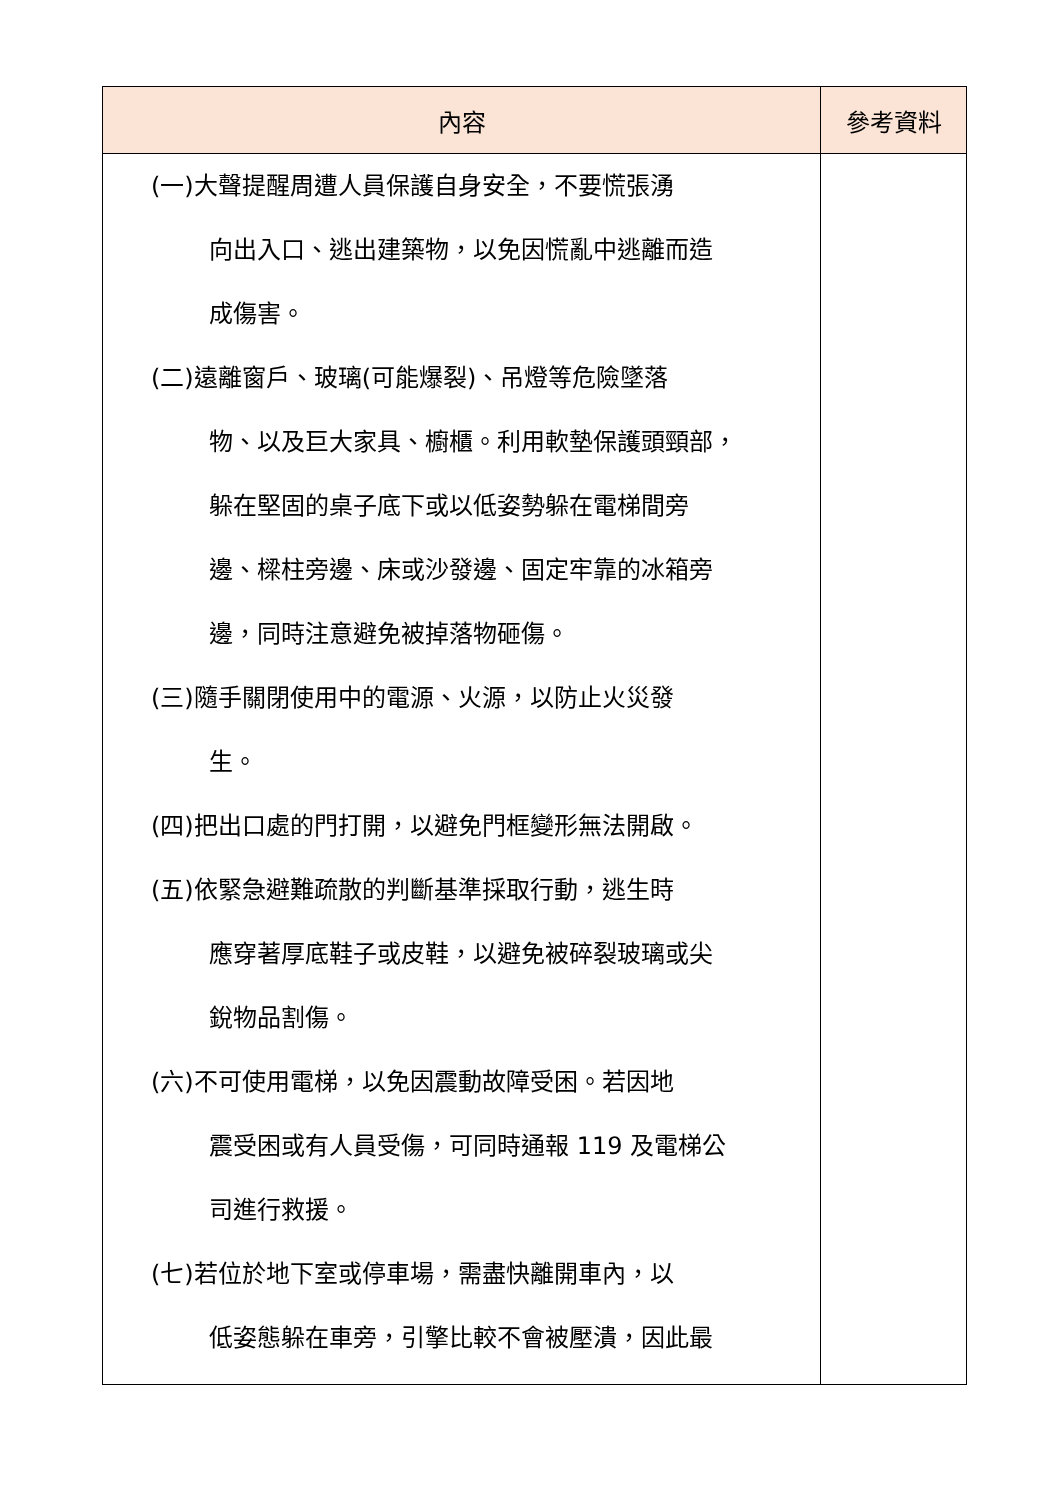| 內容 | 參考資料 |
| --- | --- |
| (一)大聲提醒周遭人員保護自身安全，不要慌張湧 向出入口、逃出建築物，以免因慌亂中逃離而造 成傷害。 (二)遠離窗戶、玻璃(可能爆裂)、吊燈等危險墜落 物、以及巨大家具、櫥櫃。利用軟墊保護頭頸部， 躲在堅固的桌子底下或以低姿勢躲在電梯間旁 邊、樑柱旁邊、床或沙發邊、固定牢靠的冰箱旁 邊，同時注意避免被掉落物砸傷。 (三)隨手關閉使用中的電源、火源，以防止火災發 生。 (四)把出口處的門打開，以避免門框變形無法開啟。 (五)依緊急避難疏散的判斷基準採取行動，逃生時 應穿著厚底鞋子或皮鞋，以避免被碎裂玻璃或尖 銳物品割傷。 (六)不可使用電梯，以免因震動故障受困。若因地 震受困或有人員受傷，可同時通報 119 及電梯公 司進行救援。 (七)若位於地下室或停車場，需盡快離開車內，以 低姿態躲在車旁，引擎比較不會被壓潰，因此最 | |